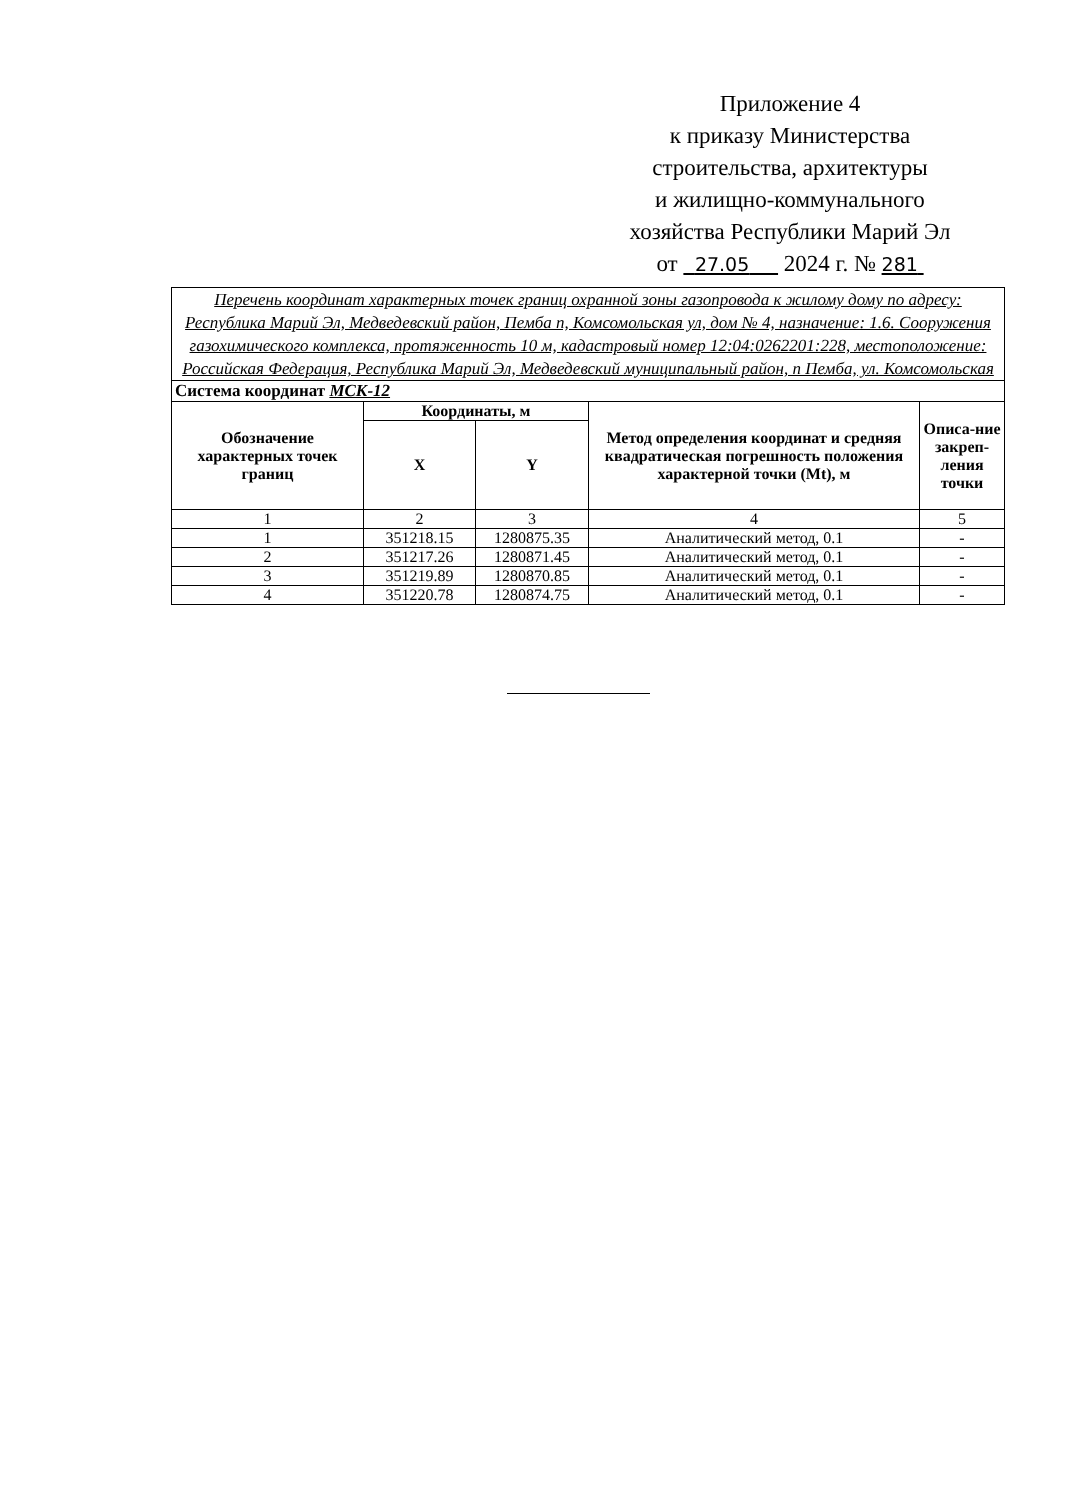Приложение 4
к приказу Министерства
строительства, архитектуры
и жилищно-коммунального
хозяйства Республики Марий Эл
от 27.05 2024 г. № 281
| Перечень координат характерных точек границ охранной зоны газопровода к жилому дому по адресу: Республика Марий Эл, Медведевский район, Пемба п, Комсомольская ул, дом № 4, назначение: 1.6. Сооружения газохимического комплекса, протяженность 10 м, кадастровый номер 12:04:0262201:228, местоположение: Российская Федерация, Республика Марий Эл, Медведевский муниципальный район, п Пемба, ул. Комсомольская | | | | |
| Система координат МСК-12 | | | | |
| Обозначение характерных точек границ | Координаты, м | | Метод определения координат и средняя квадратическая погрешность положения характерной точки (Mt), м | Описа-ние закреп-ления точки |
| | X | Y | | |
| 1 | 2 | 3 | 4 | 5 |
| 1 | 351218.15 | 1280875.35 | Аналитический метод, 0.1 | - |
| 2 | 351217.26 | 1280871.45 | Аналитический метод, 0.1 | - |
| 3 | 351219.89 | 1280870.85 | Аналитический метод, 0.1 | - |
| 4 | 351220.78 | 1280874.75 | Аналитический метод, 0.1 | - |